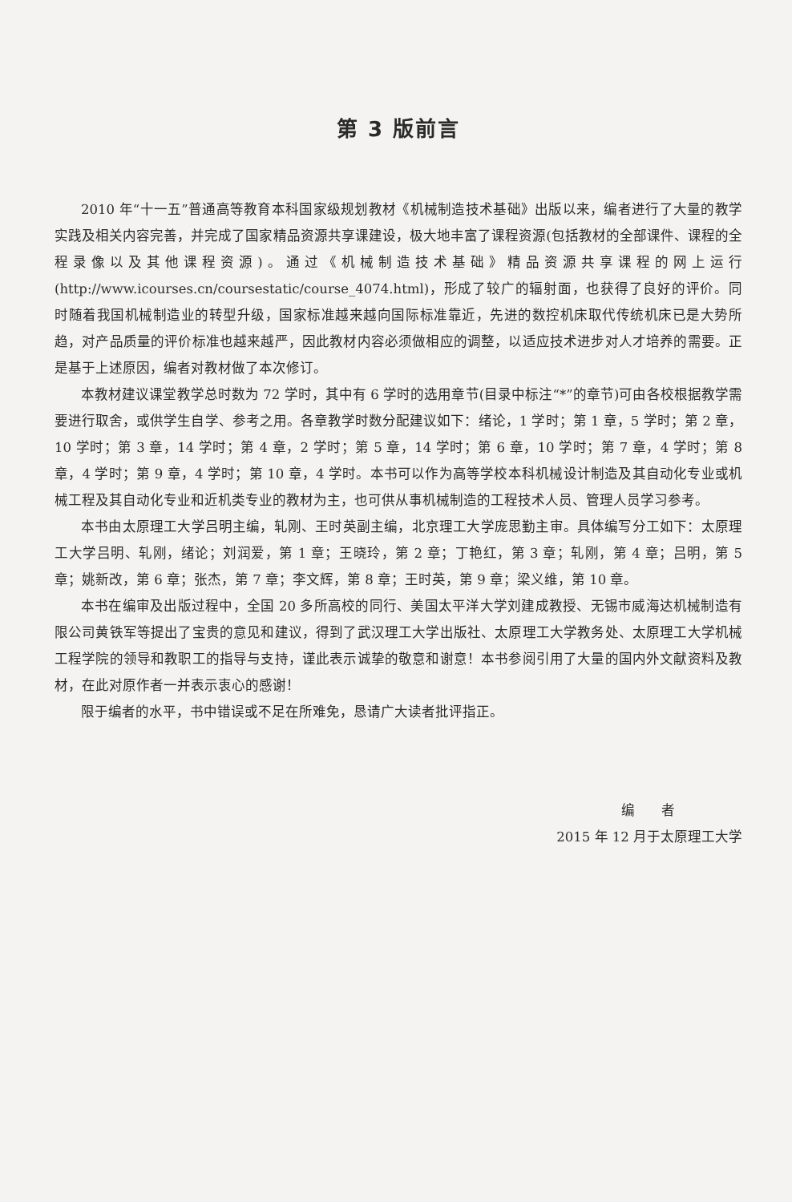第 3 版前言
2010 年“十一五”普通高等教育本科国家级规划教材《机械制造技术基础》出版以来，编者进行了大量的教学实践及相关内容完善，并完成了国家精品资源共享课建设，极大地丰富了课程资源(包括教材的全部课件、课程的全程录像以及其他课程资源)。通过《机械制造技术基础》精品资源共享课程的网上运行(http://www.icourses.cn/coursestatic/course_4074.html)，形成了较广的辐射面，也获得了良好的评价。同时随着我国机械制造业的转型升级，国家标准越来越向国际标准靠近，先进的数控机床取代传统机床已是大势所趋，对产品质量的评价标准也越来越严，因此教材内容必须做相应的调整，以适应技术进步对人才培养的需要。正是基于上述原因，编者对教材做了本次修订。
本教材建议课堂教学总时数为 72 学时，其中有 6 学时的选用章节(目录中标注“*”的章节)可由各校根据教学需要进行取舍，或供学生自学、参考之用。各章教学时数分配建议如下：绪论，1 学时；第 1 章，5 学时；第 2 章，10 学时；第 3 章，14 学时；第 4 章，2 学时；第 5 章，14 学时；第 6 章，10 学时；第 7 章，4 学时；第 8 章，4 学时；第 9 章，4 学时；第 10 章，4 学时。本书可以作为高等学校本科机械设计制造及其自动化专业或机械工程及其自动化专业和近机类专业的教材为主，也可供从事机械制造的工程技术人员、管理人员学习参考。
本书由太原理工大学吕明主编，轧刚、王时英副主编，北京理工大学庞思勤主审。具体编写分工如下：太原理工大学吕明、轧刚，绪论；刘润爱，第 1 章；王晓玲，第 2 章；丁艳红，第 3 章；轧刚，第 4 章；吕明，第 5 章；姚新改，第 6 章；张杰，第 7 章；李文辉，第 8 章；王时英，第 9 章；梁义维，第 10 章。
本书在编审及出版过程中，全国 20 多所高校的同行、美国太平洋大学刘建成教授、无锡市威海达机械制造有限公司黄铁军等提出了宝贵的意见和建议，得到了武汉理工大学出版社、太原理工大学教务处、太原理工大学机械工程学院的领导和教职工的指导与支持，谨此表示诚挚的敬意和谢意！本书参阅引用了大量的国内外文献资料及教材，在此对原作者一并表示衷心的感谢！
限于编者的水平，书中错误或不足在所难免，恳请广大读者批评指正。
编 者
2015 年 12 月于太原理工大学